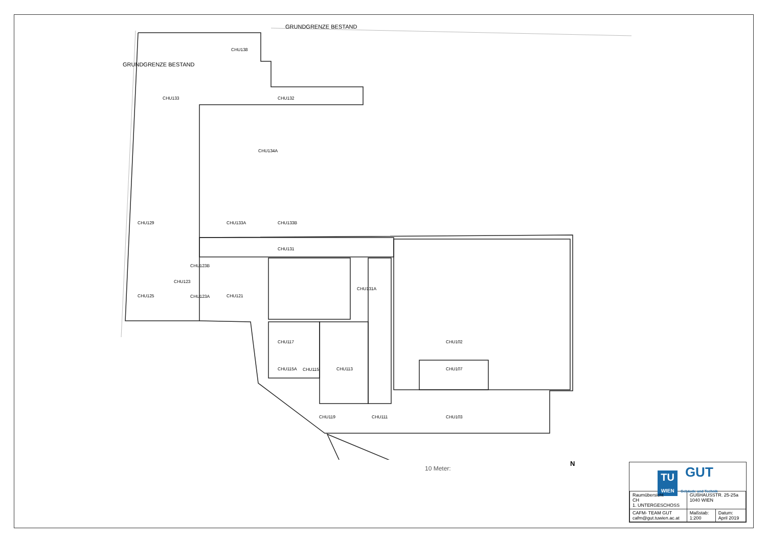GRUNDGRENZE BESTAND
GRUNDGRENZE BESTAND
CHU138
CHU133 CHU132
CHU134A
CHU129 CHU133A CHU133B
CHU131
CHU123B
CHU123
CHU125 CHU123A CHU121
CHU131A
CHU117 CHU102
CHU115A CHU115 CHU113 CHU107
CHU119 CHU111 CHU103
10 Meter:
N
TU
WIEN GUT
Gebäude und Technik
| Raumübersicht CH 1. UNTERGESCHOSS | GUßHAUSSTR. 25-25a 1040 WIEN | |
| CAFM- TEAM GUT cafm@gut.tuwien.ac.at | Maßstab: 1:200 | Datum: April 2019 |